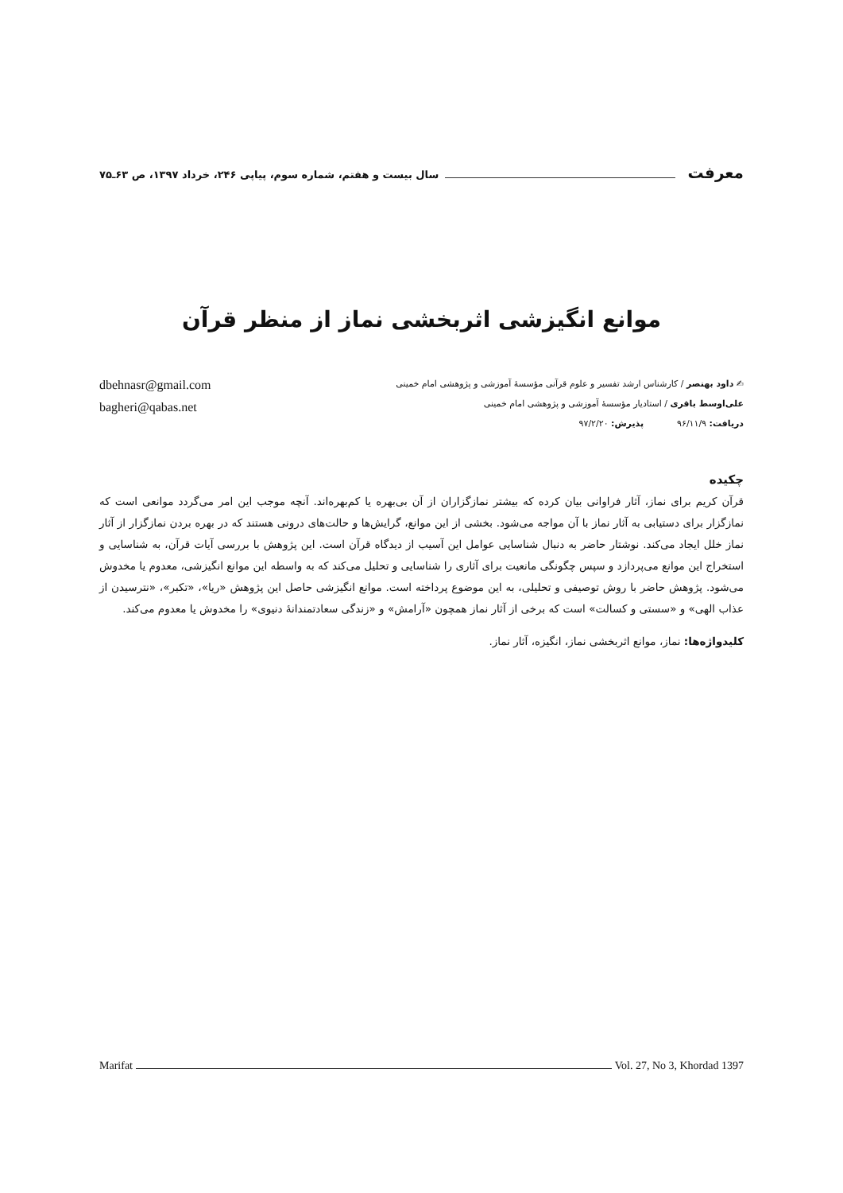معرفت سال بیست و هفتم، شماره سوم، پیاپی ۲۴۶، خرداد ۱۳۹۷، ص ۶۳ـ۷۵
موانع انگیزشی اثربخشی نماز از منظر قرآن
✍ داود بهنصر / کارشناس ارشد تفسیر و علوم قرآنی مؤسسهٔ آموزشی و پژوهشی امام خمینی
علی‌اوسط باقری / استادیار مؤسسهٔ آموزشی و پژوهشی امام خمینی
دریافت: ۹۶/۱۱/۹ پذیرش: ۹۷/۲/۲۰
dbehnasr@gmail.com
bagheri@qabas.net
چکیده
قرآن کریم برای نماز، آثار فراوانی بیان کرده که بیشتر نمازگزاران از آن بی‌بهره یا کم‌بهره‌اند. آنچه موجب این امر می‌گردد موانعی است که نمازگزار برای دستیابی به آثار نماز با آن مواجه می‌شود. بخشی از این موانع، گرایش‌ها و حالت‌های درونی هستند که در بهره بردن نمازگزار از آثار نماز خلل ایجاد می‌کند. نوشتار حاضر به دنبال شناسایی عوامل این آسیب از دیدگاه قرآن است. این پژوهش با بررسی آیات قرآن، به شناسایی و استخراج این موانع می‌پردازد و سپس چگونگی مانعیت برای آثاری را شناسایی و تحلیل می‌کند که به واسطه این موانع انگیزشی، معدوم یا مخدوش می‌شود. پژوهش حاضر با روش توصیفی و تحلیلی، به این موضوع پرداخته است. موانع انگیزشی حاصل این پژوهش «ریا»، «تکبر»، «نترسیدن از عذاب الهی» و «سستی و کسالت» است که برخی از آثار نماز همچون «آرامش» و «زندگی سعادتمندانهٔ دنیوی» را مخدوش یا معدوم می‌کند.
کلیدواژه‌ها: نماز، موانع اثربخشی نماز، انگیزه، آثار نماز.
Marifat Vol. 27, No 3, Khordad 1397